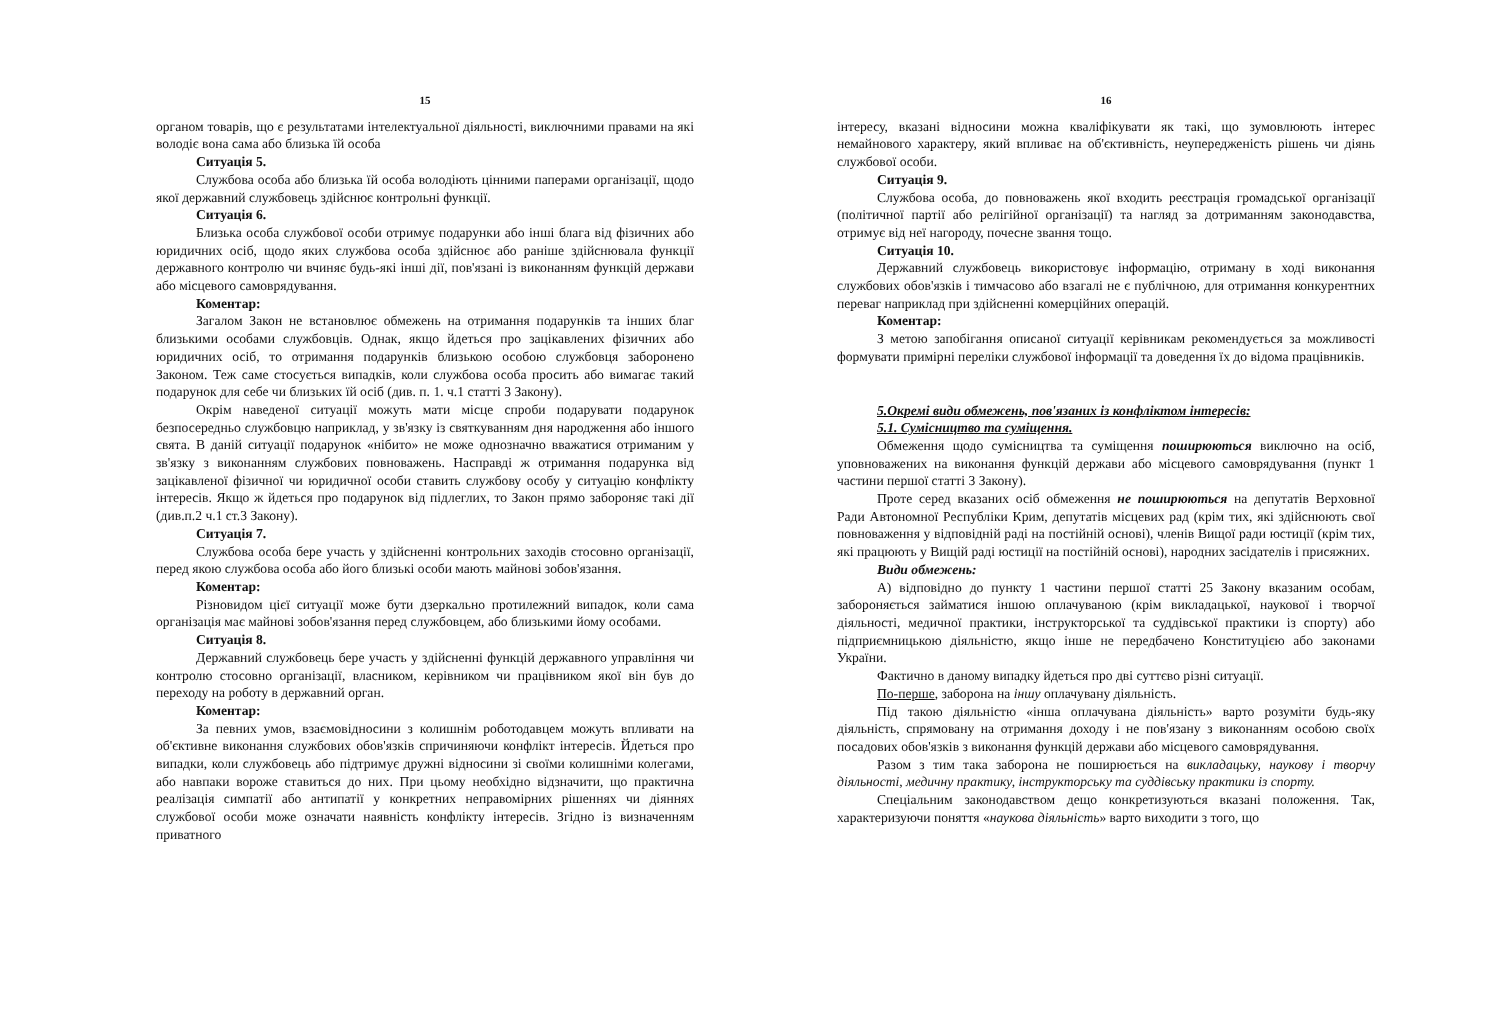15
органом товарів, що є результатами інтелектуальної діяльності, виключними правами на які володіє вона сама або близька їй особа
Ситуація 5.
Службова особа або близька їй особа володіють цінними паперами організації, щодо якої державний службовець здійснює контрольні функції.
Ситуація 6.
Близька особа службової особи отримує подарунки або інші блага від фізичних або юридичних осіб, щодо яких службова особа здійснює або раніше здійснювала функції державного контролю чи вчиняє будь-які інші дії, пов'язані із виконанням функцій держави або місцевого самоврядування.
Коментар:
Загалом Закон не встановлює обмежень на отримання подарунків та інших благ близькими особами службовців. Однак, якщо йдеться про зацікавлених фізичних або юридичних осіб, то отримання подарунків близькою особою службовця заборонено Законом. Теж саме стосується випадків, коли службова особа просить або вимагає такий подарунок для себе чи близьких їй осіб (див. п. 1. ч.1 статті 3 Закону).
Окрім наведеної ситуації можуть мати місце спроби подарувати подарунок безпосередньо службовцю наприклад, у зв'язку із святкуванням дня народження або іншого свята. В даній ситуації подарунок «нібито» не може однозначно вважатися отриманим у зв'язку з виконанням службових повноважень. Насправді ж отримання подарунка від зацікавленої фізичної чи юридичної особи ставить службову особу у ситуацію конфлікту інтересів. Якщо ж йдеться про подарунок від підлеглих, то Закон прямо забороняє такі дії (див.п.2 ч.1 ст.3 Закону).
Ситуація 7.
Службова особа бере участь у здійсненні контрольних заходів стосовно організації, перед якою службова особа або його близькі особи мають майнові зобов'язання.
Коментар:
Різновидом цієї ситуації може бути дзеркально протилежний випадок, коли сама організація має майнові зобов'язання перед службовцем, або близькими йому особами.
Ситуація 8.
Державний службовець бере участь у здійсненні функцій державного управління чи контролю стосовно організації, власником, керівником чи працівником якої він був до переходу на роботу в державний орган.
Коментар:
За певних умов, взаємовідносини з колишнім роботодавцем можуть впливати на об'єктивне виконання службових обов'язків спричиняючи конфлікт інтересів. Йдеться про випадки, коли службовець або підтримує дружні відносини зі своїми колишніми колегами, або навпаки вороже ставиться до них. При цьому необхідно відзначити, що практична реалізація симпатії або антипатії у конкретних неправомірних рішеннях чи діяннях службової особи може означати наявність конфлікту інтересів. Згідно із визначенням приватного
16
інтересу, вказані відносини можна кваліфікувати як такі, що зумовлюють інтерес немайнового характеру, який впливає на об'єктивність, неупередженість рішень чи діянь службової особи.
Ситуація 9.
Службова особа, до повноважень якої входить реєстрація громадської організації (політичної партії або релігійної організації) та нагляд за дотриманням законодавства, отримує від неї нагороду, почесне звання тощо.
Ситуація 10.
Державний службовець використовує інформацію, отриману в ході виконання службових обов'язків і тимчасово або взагалі не є публічною, для отримання конкурентних переваг наприклад при здійсненні комерційних операцій.
Коментар:
З метою запобігання описаної ситуації керівникам рекомендується за можливості формувати примірні переліки службової інформації та доведення їх до відома працівників.
5.Окремі види обмежень, пов'язаних із конфліктом інтересів:
5.1. Сумісництво та суміщення.
Обмеження щодо сумісництва та суміщення поширюються виключно на осіб, уповноважених на виконання функцій держави або місцевого самоврядування (пункт 1 частини першої статті 3 Закону).
Проте серед вказаних осіб обмеження не поширюються на депутатів Верховної Ради Автономної Республіки Крим, депутатів місцевих рад (крім тих, які здійснюють свої повноваження у відповідній раді на постійній основі), членів Вищої ради юстиції (крім тих, які працюють у Вищій раді юстиції на постійній основі), народних засідателів і присяжних.
Види обмежень:
А) відповідно до пункту 1 частини першої статті 25 Закону вказаним особам, забороняється займатися іншою оплачуваною (крім викладацької, наукової і творчої діяльності, медичної практики, інструкторської та суддівської практики із спорту) або підприємницькою діяльністю, якщо інше не передбачено Конституцією або законами України.
Фактично в даному випадку йдеться про дві суттєво різні ситуації.
По-перше, заборона на іншу оплачувану діяльність.
Під такою діяльністю «інша оплачувана діяльність» варто розуміти будь-яку діяльність, спрямовану на отримання доходу і не пов'язану з виконанням особою своїх посадових обов'язків з виконання функцій держави або місцевого самоврядування.
Разом з тим така заборона не поширюється на викладацьку, наукову і творчу діяльності, медичну практику, інструкторську та суддівську практики із спорту.
Спеціальним законодавством дещо конкретизуються вказані положення. Так, характеризуючи поняття «наукова діяльність» варто виходити з того, що